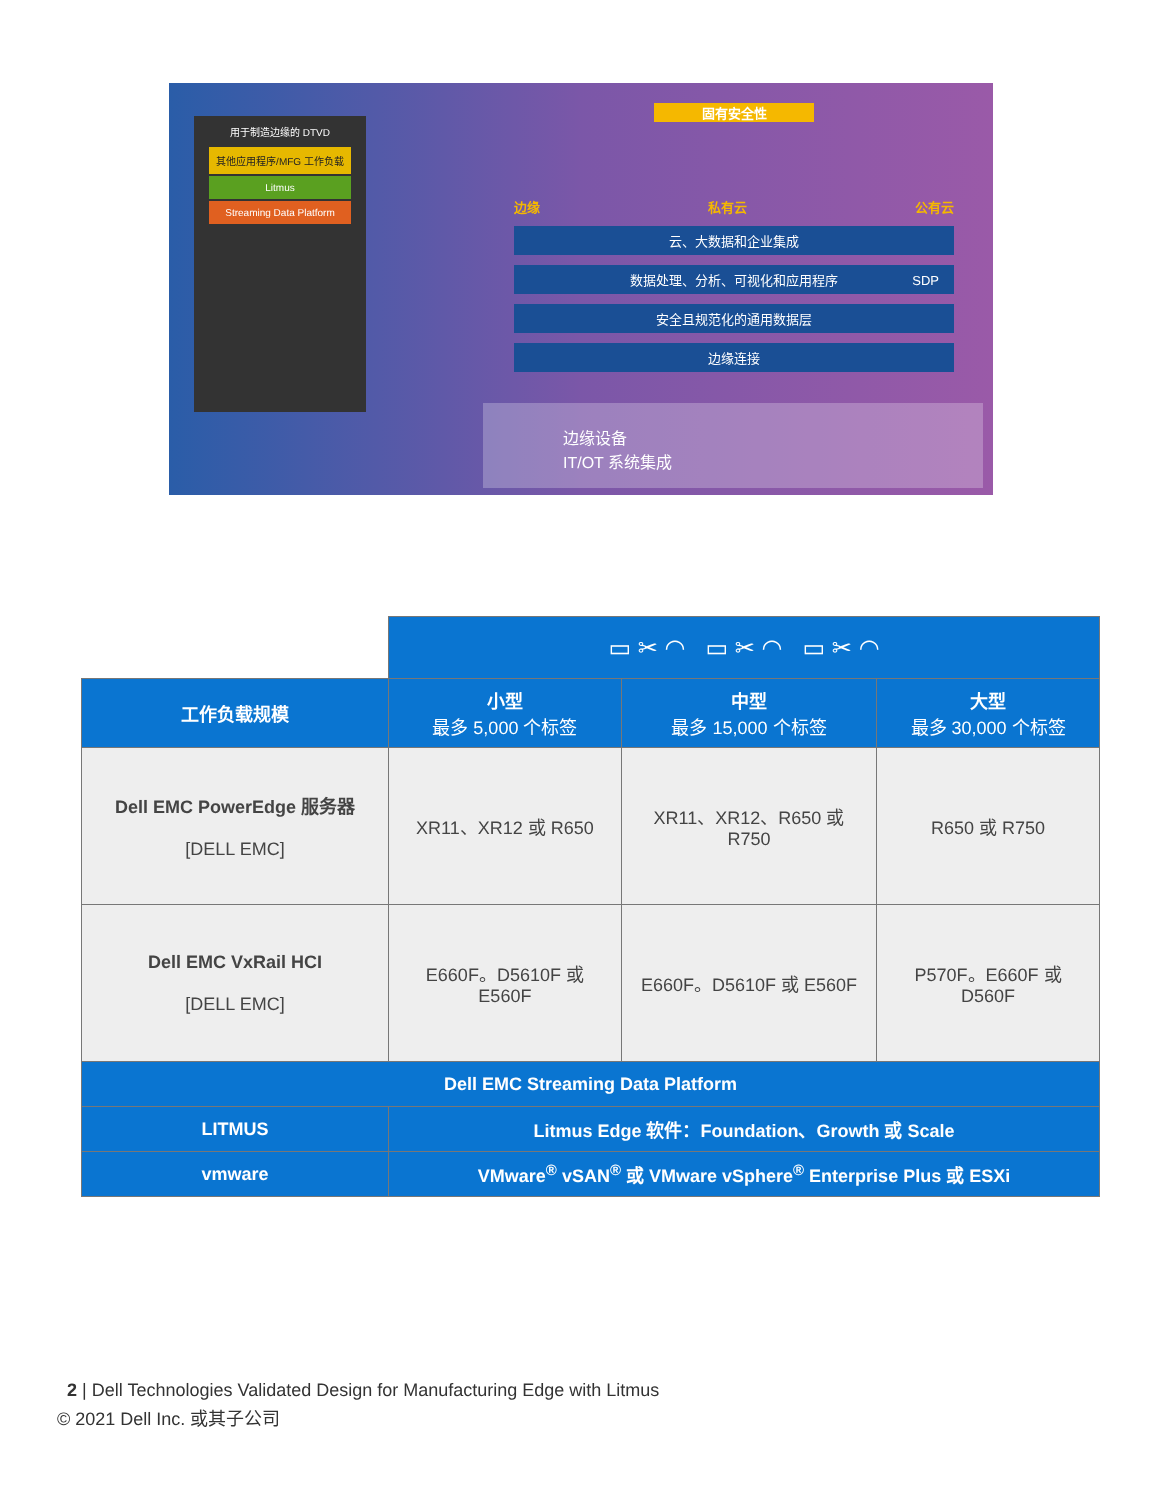用于制造边缘的 DTVD
其他应用程序/MFG 工作负载
Litmus
Streaming Data Platform
固有安全性
边缘 私有云 公有云
云、大数据和企业集成
数据处理、分析、可视化和应用程序
安全且规范化的通用数据层
边缘连接
SDP
边缘设备
IT/OT 系统集成
| | ▭ ✂ ◠ ▭ ✂ ◠ ▭ ✂ ◠ | | |
| 工作负载规模 | 小型 最多 5,000 个标签 | 中型 最多 15,000 个标签 | 大型 最多 30,000 个标签 |
| Dell EMC PowerEdge 服务器 [DELL EMC] | XR11、XR12 或 R650 | XR11、XR12、R650 或 R750 | R650 或 R750 |
| Dell EMC VxRail HCI [DELL EMC] | E660F。D5610F 或 E560F | E660F。D5610F 或 E560F | P570F。E660F 或 D560F |
| Dell EMC Streaming Data Platform | | | |
| LITMUS | Litmus Edge 软件：Foundation、Growth 或 Scale | | |
| vmware | VMware<sup>®</sup> vSAN<sup>®</sup> 或 VMware vSphere<sup>®</sup> Enterprise Plus 或 ESXi | | |
2 | Dell Technologies Validated Design for Manufacturing Edge with Litmus
© 2021 Dell Inc. 或其子公司